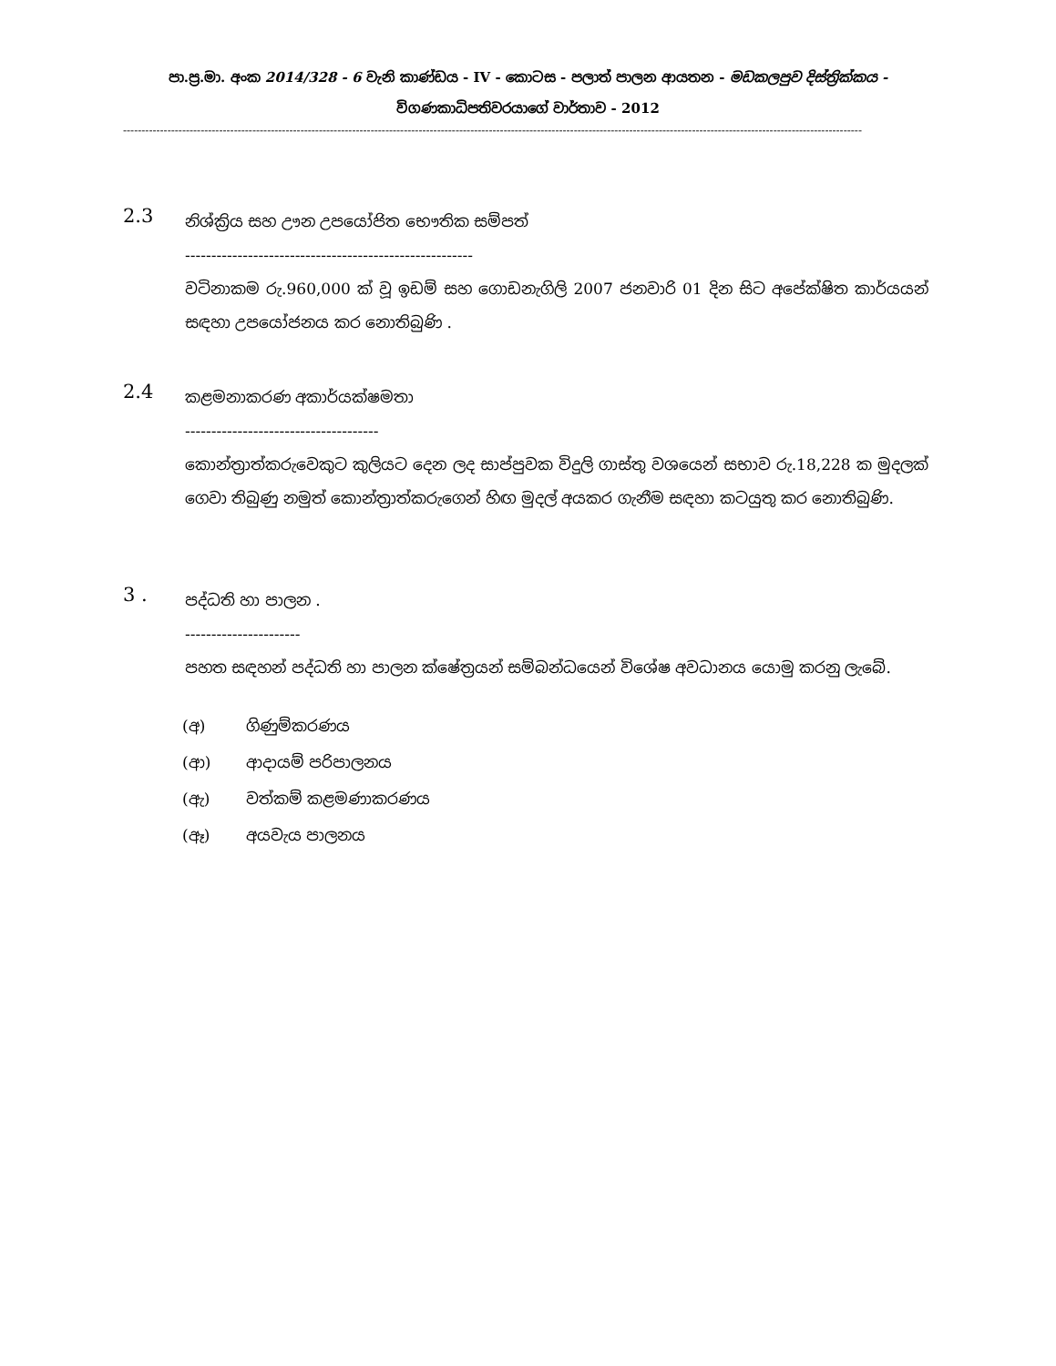පා.ප්‍ර.මා. අංක 2014/328 - 6 වැනි කාණ්ඩය - IV - කොටස - පලාත් පාලන ආයතන - මඩකලපුව දිස්ත්‍රික්කය -
විගණකාධිපතිවරයාගේ වාර්තාව - 2012
--------------------------------------------------------------------------------------------------------------------------------------------------------------------------------------------------------
2.3
නිශ්ක්‍රිය සහ ඌන උපයෝජිත භෞතික සම්පත්
-------------------------------------------------------
වටිනාකම රු.960,000 ක් වූ ඉඩම් සහ ගොඩනැගිලි 2007 ජනවාරි 01 දින සිට අපේක්ෂිත කාර්යයන් සඳහා උපයෝජනය කර නොතිබුණි .
2.4
කළමනාකරණ අකාර්යක්ෂමතා
-------------------------------------
කොන්ත්‍රාත්කරුවෙකුට කුලියට දෙන ලද සාප්පුවක විදුලි ගාස්තු වශයෙන් සභාව රු.18,228 ක මුදලක් ගෙවා තිබුණු නමුත් කොන්ත්‍රාත්කරුගෙන් හිඟ මුදල් අයකර ගැනීම සඳහා කටයුතු කර නොතිබුණි.
3 .
පද්ධති හා පාලන .
----------------------
පහත සඳහන් පද්ධති හා පාලන ක්ෂේත්‍රයන් සම්බන්ධයෙන් විශේෂ අවධානය යොමු කරනු ලැබේ.
(අ) ගිණුම්කරණය
(ආ) ආදායම් පරිපාලනය
(ඇ) වත්කම් කළමණාකරණය
(ඈ) අයවැය පාලනය